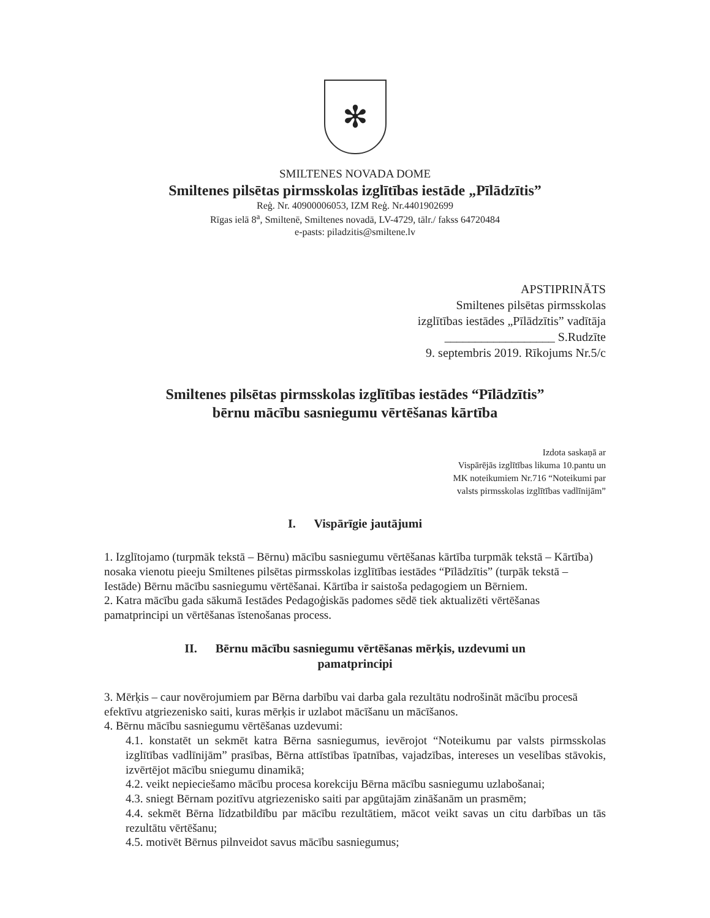✻
SMILTENES NOVADA DOME
Smiltenes pilsētas pirmsskolas izglītības iestāde „Pīlādzītis”
Reģ. Nr. 40900006053, IZM Reģ. Nr.4401902699
Rīgas ielā 8<sup>a</sup>, Smiltenē, Smiltenes novadā, LV-4729, tālr./ fakss 64720484
e-pasts: piladzitis@smiltene.lv
APSTIPRINĀTS
Smiltenes pilsētas pirmsskolas
izglītības iestādes „Pīlādzītis” vadītāja
__________________ S.Rudzīte
9. septembris 2019. Rīkojums Nr.5/c
Smiltenes pilsētas pirmsskolas izglītības iestādes “Pīlādzītis”
bērnu mācību sasniegumu vērtēšanas kārtība
Izdota saskaņā ar
Vispārējās izglītības likuma 10.pantu un
MK noteikumiem Nr.716 “Noteikumi par
valsts pirmsskolas izglītības vadlīnijām”
I. Vispārīgie jautājumi
1. Izglītojamo (turpmāk tekstā – Bērnu) mācību sasniegumu vērtēšanas kārtība turpmāk tekstā – Kārtība) nosaka vienotu pieeju Smiltenes pilsētas pirmsskolas izglītības iestādes “Pīlādzītis” (turpāk tekstā – Iestāde) Bērnu mācību sasniegumu vērtēšanai. Kārtība ir saistoša pedagogiem un Bērniem.
2. Katra mācību gada sākumā Iestādes Pedagoģiskās padomes sēdē tiek aktualizēti vērtēšanas pamatprincipi un vērtēšanas īstenošanas process.
II. Bērnu mācību sasniegumu vērtēšanas mērķis, uzdevumi un
pamatprincipi
3. Mērķis – caur novērojumiem par Bērna darbību vai darba gala rezultātu nodrošināt mācību procesā efektīvu atgriezenisko saiti, kuras mērķis ir uzlabot mācīšanu un mācīšanos.
4. Bērnu mācību sasniegumu vērtēšanas uzdevumi:
4.1. konstatēt un sekmēt katra Bērna sasniegumus, ievērojot “Noteikumu par valsts pirmsskolas izglītības vadlīnijām” prasības, Bērna attīstības īpatnības, vajadzības, intereses un veselības stāvokis, izvērtējot mācību sniegumu dinamikā;
4.2. veikt nepieciešamo mācību procesa korekciju Bērna mācību sasniegumu uzlabošanai;
4.3. sniegt Bērnam pozitīvu atgriezenisko saiti par apgūtajām zināšanām un prasmēm;
4.4. sekmēt Bērna līdzatbildību par mācību rezultātiem, mācot veikt savas un citu darbības un tās rezultātu vērtēšanu;
4.5. motivēt Bērnus pilnveidot savus mācību sasniegumus;